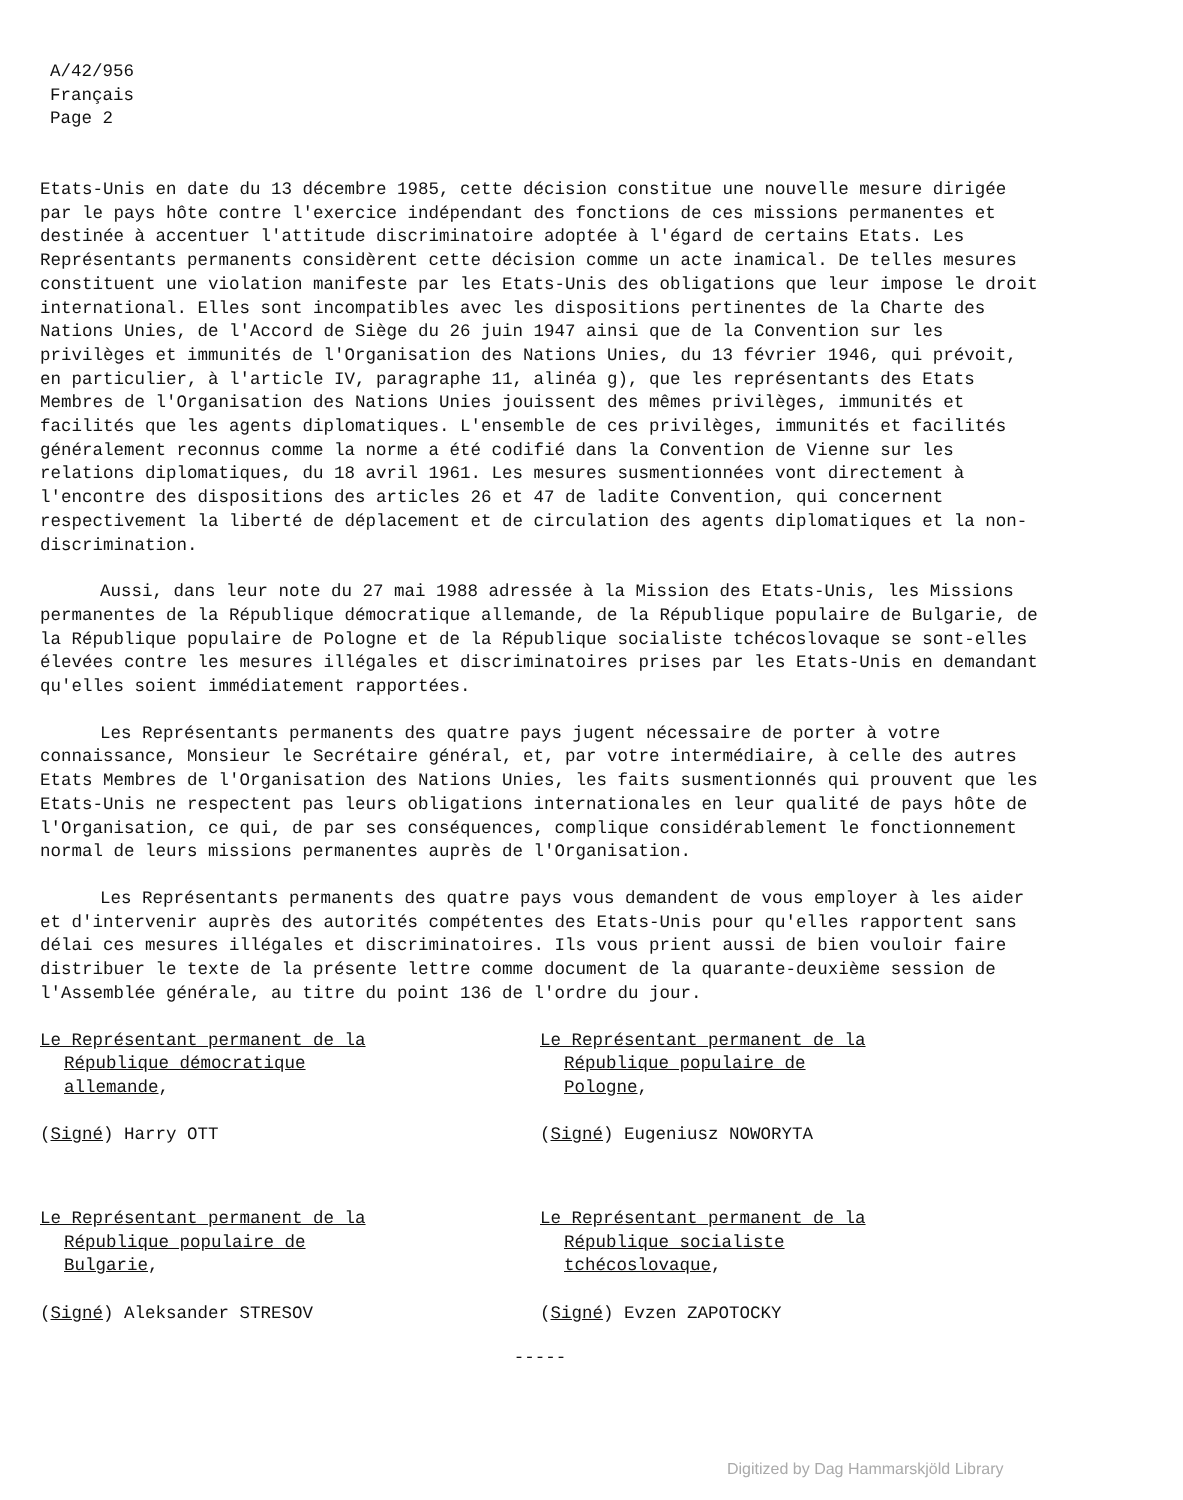A/42/956
Français
Page 2
Etats-Unis en date du 13 décembre 1985, cette décision constitue une nouvelle mesure dirigée par le pays hôte contre l'exercice indépendant des fonctions de ces missions permanentes et destinée à accentuer l'attitude discriminatoire adoptée à l'égard de certains Etats. Les Représentants permanents considèrent cette décision comme un acte inamical. De telles mesures constituent une violation manifeste par les Etats-Unis des obligations que leur impose le droit international. Elles sont incompatibles avec les dispositions pertinentes de la Charte des Nations Unies, de l'Accord de Siège du 26 juin 1947 ainsi que de la Convention sur les privilèges et immunités de l'Organisation des Nations Unies, du 13 février 1946, qui prévoit, en particulier, à l'article IV, paragraphe 11, alinéa g), que les représentants des Etats Membres de l'Organisation des Nations Unies jouissent des mêmes privilèges, immunités et facilités que les agents diplomatiques. L'ensemble de ces privilèges, immunités et facilités généralement reconnus comme la norme a été codifié dans la Convention de Vienne sur les relations diplomatiques, du 18 avril 1961. Les mesures susmentionnées vont directement à l'encontre des dispositions des articles 26 et 47 de ladite Convention, qui concernent respectivement la liberté de déplacement et de circulation des agents diplomatiques et la non-discrimination.
Aussi, dans leur note du 27 mai 1988 adressée à la Mission des Etats-Unis, les Missions permanentes de la République démocratique allemande, de la République populaire de Bulgarie, de la République populaire de Pologne et de la République socialiste tchécoslovaque se sont-elles élevées contre les mesures illégales et discriminatoires prises par les Etats-Unis en demandant qu'elles soient immédiatement rapportées.
Les Représentants permanents des quatre pays jugent nécessaire de porter à votre connaissance, Monsieur le Secrétaire général, et, par votre intermédiaire, à celle des autres Etats Membres de l'Organisation des Nations Unies, les faits susmentionnés qui prouvent que les Etats-Unis ne respectent pas leurs obligations internationales en leur qualité de pays hôte de l'Organisation, ce qui, de par ses conséquences, complique considérablement le fonctionnement normal de leurs missions permanentes auprès de l'Organisation.
Les Représentants permanents des quatre pays vous demandent de vous employer à les aider et d'intervenir auprès des autorités compétentes des Etats-Unis pour qu'elles rapportent sans délai ces mesures illégales et discriminatoires. Ils vous prient aussi de bien vouloir faire distribuer le texte de la présente lettre comme document de la quarante-deuxième session de l'Assemblée générale, au titre du point 136 de l'ordre du jour.
Le Représentant permanent de la
République démocratique
allemande,
(Signé) Harry OTT
Le Représentant permanent de la
République populaire de
Pologne,
(Signé) Eugeniusz NOWORYTA
Le Représentant permanent de la
République populaire de
Bulgarie,
(Signé) Aleksander STRESOV
Le Représentant permanent de la
République socialiste
tchécoslovaque,
(Signé) Evzen ZAPOTOCKY
-----
Digitized by Dag Hammarskjöld Library